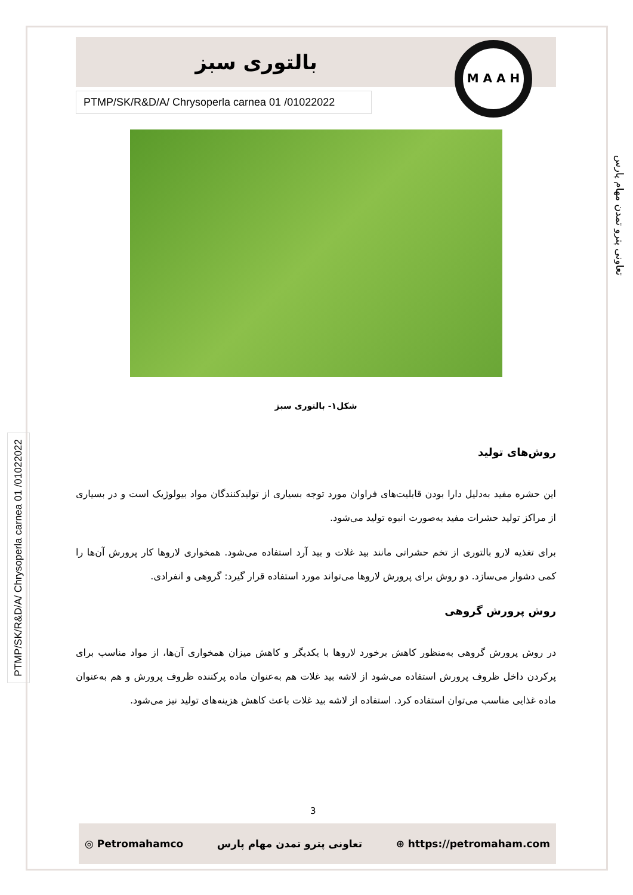تعاونی پترو تمدن مهام پارس
PTMP/SK/R&D/A/ Chrysoperla carnea 01 /01022022
بالتوری سبز
M A A H
PTMP/SK/R&D/A/ Chrysoperla carnea 01 /01022022
شکل۱- بالتوری سبز
روش‌های تولید
این حشره مفید به‌دلیل دارا بودن قابلیت‌های فراوان مورد توجه بسیاری از تولیدکنندگان مواد بیولوژیک است و در بسیاری از مراکز تولید حشرات مفید به‌صورت انبوه تولید می‌شود.
برای تغذیه لارو بالتوری از تخم حشراتی مانند بید غلات و بید آرد استفاده می‌شود. همخواری لاروها کار پرورش آن‌ها را کمی دشوار می‌سازد. دو روش برای پرورش لاروها می‌تواند مورد استفاده قرار گیرد: گروهی و انفرادی.
روش پرورش گروهی
در روش پرورش گروهی به‌منظور کاهش برخورد لاروها با یکدیگر و کاهش میزان همخواری آن‌ها، از مواد مناسب برای پرکردن داخل ظروف پرورش استفاده می‌شود از لاشه بید غلات هم به‌عنوان ماده پرکننده ظروف پرورش و هم به‌عنوان ماده غذایی مناسب می‌توان استفاده کرد. استفاده از لاشه بید غلات باعث کاهش هزینه‌های تولید نیز می‌شود.
3
◎ Petromahamco تعاونی پترو تمدن مهام پارس ⊕ https://petromaham.com